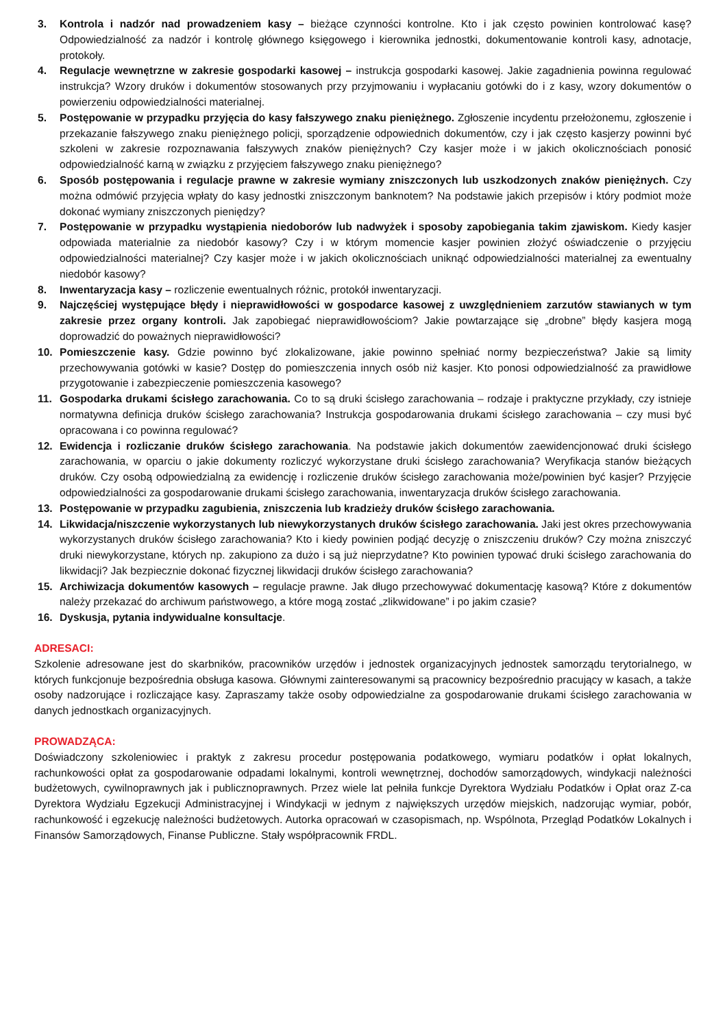3. Kontrola i nadzór nad prowadzeniem kasy – bieżące czynności kontrolne. Kto i jak często powinien kontrolować kasę? Odpowiedzialność za nadzór i kontrolę głównego księgowego i kierownika jednostki, dokumentowanie kontroli kasy, adnotacje, protokoły.
4. Regulacje wewnętrzne w zakresie gospodarki kasowej – instrukcja gospodarki kasowej. Jakie zagadnienia powinna regulować instrukcja? Wzory druków i dokumentów stosowanych przy przyjmowaniu i wypłacaniu gotówki do i z kasy, wzory dokumentów o powierzeniu odpowiedzialności materialnej.
5. Postępowanie w przypadku przyjęcia do kasy fałszywego znaku pieniężnego. Zgłoszenie incydentu przełożonemu, zgłoszenie i przekazanie fałszywego znaku pieniężnego policji, sporządzenie odpowiednich dokumentów, czy i jak często kasjerzy powinni być szkoleni w zakresie rozpoznawania fałszywych znaków pieniężnych? Czy kasjer może i w jakich okolicznościach ponosić odpowiedzialność karną w związku z przyjęciem fałszywego znaku pieniężnego?
6. Sposób postępowania i regulacje prawne w zakresie wymiany zniszczonych lub uszkodzonych znaków pieniężnych. Czy można odmówić przyjęcia wpłaty do kasy jednostki zniszczonym banknotem? Na podstawie jakich przepisów i który podmiot może dokonać wymiany zniszczonych pieniędzy?
7. Postępowanie w przypadku wystąpienia niedoborów lub nadwyżek i sposoby zapobiegania takim zjawiskom. Kiedy kasjer odpowiada materialnie za niedobór kasowy? Czy i w którym momencie kasjer powinien złożyć oświadczenie o przyjęciu odpowiedzialności materialnej? Czy kasjer może i w jakich okolicznościach uniknąć odpowiedzialności materialnej za ewentualny niedobór kasowy?
8. Inwentaryzacja kasy – rozliczenie ewentualnych różnic, protokół inwentaryzacji.
9. Najczęściej występujące błędy i nieprawidłowości w gospodarce kasowej z uwzględnieniem zarzutów stawianych w tym zakresie przez organy kontroli. Jak zapobiegać nieprawidłowościom? Jakie powtarzające się „drobne” błędy kasjera mogą doprowadzić do poważnych nieprawidłowości?
10. Pomieszczenie kasy. Gdzie powinno być zlokalizowane, jakie powinno spełniać normy bezpieczeństwa? Jakie są limity przechowywania gotówki w kasie? Dostęp do pomieszczenia innych osób niż kasjer. Kto ponosi odpowiedzialność za prawidłowe przygotowanie i zabezpieczenie pomieszczenia kasowego?
11. Gospodarka drukami ścisłego zarachowania. Co to są druki ścisłego zarachowania – rodzaje i praktyczne przykłady, czy istnieje normatywna definicja druków ścisłego zarachowania? Instrukcja gospodarowania drukami ścisłego zarachowania – czy musi być opracowana i co powinna regulować?
12. Ewidencja i rozliczanie druków ścisłego zarachowania. Na podstawie jakich dokumentów zaewidencjonować druki ścisłego zarachowania, w oparciu o jakie dokumenty rozliczyć wykorzystane druki ścisłego zarachowania? Weryfikacja stanów bieżących druków. Czy osobą odpowiedzialną za ewidencję i rozliczenie druków ścisłego zarachowania może/powinien być kasjer? Przyjęcie odpowiedzialności za gospodarowanie drukami ścisłego zarachowania, inwentaryzacja druków ścisłego zarachowania.
13. Postępowanie w przypadku zagubienia, zniszczenia lub kradzieży druków ścisłego zarachowania.
14. Likwidacja/niszczenie wykorzystanych lub niewykorzystanych druków ścisłego zarachowania. Jaki jest okres przechowywania wykorzystanych druków ścisłego zarachowania? Kto i kiedy powinien podjąć decyzję o zniszczeniu druków? Czy można zniszczyć druki niewykorzystane, których np. zakupiono za dużo i są już nieprzydatne? Kto powinien typować druki ścisłego zarachowania do likwidacji? Jak bezpiecznie dokonać fizycznej likwidacji druków ścisłego zarachowania?
15. Archiwizacja dokumentów kasowych – regulacje prawne. Jak długo przechowywać dokumentację kasową? Które z dokumentów należy przekazać do archiwum państwowego, a które mogą zostać „zlikwidowane” i po jakim czasie?
16. Dyskusja, pytania indywidualne konsultacje.
ADRESACI:
Szkolenie adresowane jest do skarbników, pracowników urzędów i jednostek organizacyjnych jednostek samorządu terytorialnego, w których funkcjonuje bezpośrednia obsługa kasowa. Głównymi zainteresowanymi są pracownicy bezpośrednio pracujący w kasach, a także osoby nadzorujące i rozliczające kasy. Zapraszamy także osoby odpowiedzialne za gospodarowanie drukami ścisłego zarachowania w danych jednostkach organizacyjnych.
PROWADZĄCA:
Doświadczony szkoleniowiec i praktyk z zakresu procedur postępowania podatkowego, wymiaru podatków i opłat lokalnych, rachunkowości opłat za gospodarowanie odpadami lokalnymi, kontroli wewnętrznej, dochodów samorządowych, windykacji należności budżetowych, cywilnoprawnych jak i publicznoprawnych. Przez wiele lat pełniła funkcje Dyrektora Wydziału Podatków i Opłat oraz Z-ca Dyrektora Wydziału Egzekucji Administracyjnej i Windykacji w jednym z największych urzędów miejskich, nadzorując wymiar, pobór, rachunkowość i egzekucję należności budżetowych. Autorka opracowań w czasopismach, np. Wspólnota, Przegląd Podatków Lokalnych i Finansów Samorządowych, Finanse Publiczne. Stały współpracownik FRDL.